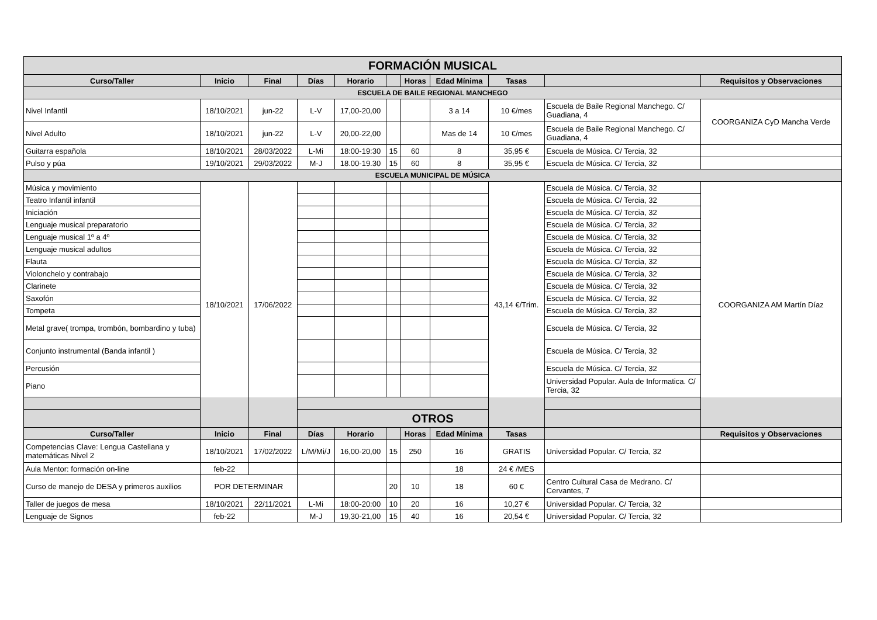| FORMACIÓN MUSICAL | | | | | | | | | | |
| --- | --- | --- | --- | --- | --- | --- | --- | --- | --- | --- |
| Curso/Taller | Inicio | Final | Días | Horario | | Horas | Edad Mínima | Tasas | | Requisitos y Observaciones |
| ESCUELA DE BAILE REGIONAL MANCHEGO | | | | | | | | | | |
| Nivel Infantil | 18/10/2021 | jun-22 | L-V | 17,00-20,00 | | | 3 a 14 | 10 €/mes | Escuela de Baile Regional Manchego. C/ Guadiana, 4 | COORGANIZA CyD Mancha Verde |
| Nivel Adulto | 18/10/2021 | jun-22 | L-V | 20,00-22,00 | | | Mas de 14 | 10 €/mes | Escuela de Baile Regional Manchego. C/ Guadiana, 4 | |
| Guitarra española | 18/10/2021 | 28/03/2022 | L-Mi | 18:00-19:30 | 15 | 60 | 8 | 35,95 € | Escuela de Música. C/ Tercia, 32 | |
| Pulso y púa | 19/10/2021 | 29/03/2022 | M-J | 18.00-19.30 | 15 | 60 | 8 | 35,95 € | Escuela de Música. C/ Tercia, 32 | |
| ESCUELA MUNICIPAL DE MÚSICA | | | | | | | | | | |
| Música y movimiento | 18/10/2021 | 17/06/2022 | | | | | | 43,14 €/Trim. | Escuela de Música. C/ Tercia, 32 | COORGANIZA AM Martín Díaz |
| Teatro Infantil infantil | | | | | | | | | Escuela de Música. C/ Tercia, 32 | |
| Iniciación | | | | | | | | | Escuela de Música. C/ Tercia, 32 | |
| Lenguaje musical preparatorio | | | | | | | | | Escuela de Música. C/ Tercia, 32 | |
| Lenguaje musical 1º a 4º | | | | | | | | | Escuela de Música. C/ Tercia, 32 | |
| Lenguaje musical adultos | | | | | | | | | Escuela de Música. C/ Tercia, 32 | |
| Flauta | | | | | | | | | Escuela de Música. C/ Tercia, 32 | |
| Violonchelo y contrabajo | | | | | | | | | Escuela de Música. C/ Tercia, 32 | |
| Clarinete | | | | | | | | | Escuela de Música. C/ Tercia, 32 | |
| Saxofón | | | | | | | | | Escuela de Música. C/ Tercia, 32 | |
| Tompeta | | | | | | | | | Escuela de Música. C/ Tercia, 32 | |
| Metal grave( trompa, trombón, bombardino y tuba) | | | | | | | | | Escuela de Música. C/ Tercia, 32 | |
| Conjunto instrumental (Banda infantil ) | | | | | | | | | Escuela de Música. C/ Tercia, 32 | |
| Percusión | | | | | | | | | Escuela de Música. C/ Tercia, 32 | |
| Piano | | | | | | | | | Universidad Popular. Aula de Informatica. C/ Tercia, 32 | |
| OTROS | | | | | | | | | | |
| Curso/Taller | Inicio | Final | Días | Horario | | Horas | Edad Mínima | Tasas | | Requisitos y Observaciones |
| Competencias Clave: Lengua Castellana y matemáticas Nivel 2 | 18/10/2021 | 17/02/2022 | L/M/Mi/J | 16,00-20,00 | 15 | 250 | 16 | GRATIS | Universidad Popular. C/ Tercia, 32 | |
| Aula Mentor: formación on-line | feb-22 | | | | | | 18 | 24 € /MES | | |
| Curso de manejo de DESA y primeros auxilios | POR DETERMINAR | | | | 20 | 10 | 18 | 60 € | Centro Cultural Casa de Medrano. C/ Cervantes, 7 | |
| Taller de juegos de mesa | 18/10/2021 | 22/11/2021 | L-Mi | 18:00-20:00 | 10 | 20 | 16 | 10,27 € | Universidad Popular. C/ Tercia, 32 | |
| Lenguaje de Signos | feb-22 | | M-J | 19,30-21,00 | 15 | 40 | 16 | 20,54 € | Universidad Popular. C/ Tercia, 32 | |